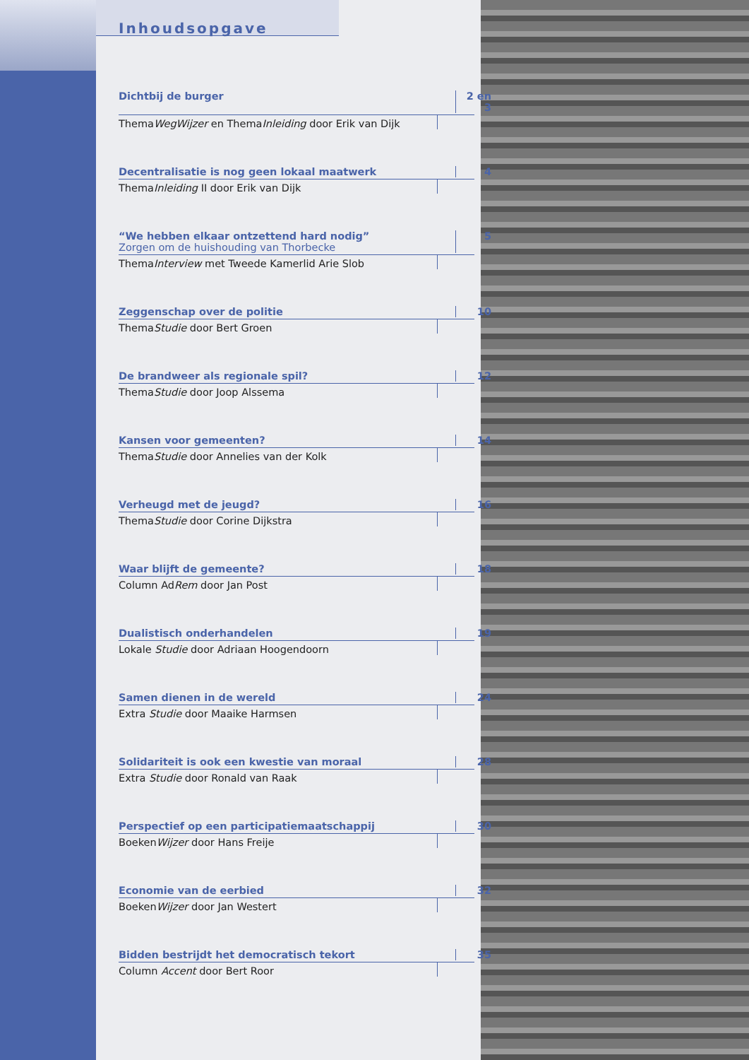Inhoudsopgave
Dichtbij de burger 2 en 3
ThemaWegWijzer en ThemaInleiding door Erik van Dijk
Decentralisatie is nog geen lokaal maatwerk 4
ThemaInleiding II door Erik van Dijk
“We hebben elkaar ontzettend hard nodig”
Zorgen om de huishouding van Thorbecke 5
ThemaInterview met Tweede Kamerlid Arie Slob
Zeggenschap over de politie 10
ThemaStudie door Bert Groen
De brandweer als regionale spil? 12
ThemaStudie door Joop Alssema
Kansen voor gemeenten? 14
ThemaStudie door Annelies van der Kolk
Verheugd met de jeugd? 16
ThemaStudie door Corine Dijkstra
Waar blijft de gemeente? 18
Column AdRem door Jan Post
Dualistisch onderhandelen 19
Lokale Studie door Adriaan Hoogendoorn
Samen dienen in de wereld 24
Extra Studie door Maaike Harmsen
Solidariteit is ook een kwestie van moraal 28
Extra Studie door Ronald van Raak
Perspectief op een participatiemaatschappij 30
BoekenWijzer door Hans Freije
Economie van de eerbied 32
BoekenWijzer door Jan Westert
Bidden bestrijdt het democratisch tekort 35
Column Accent door Bert Roor